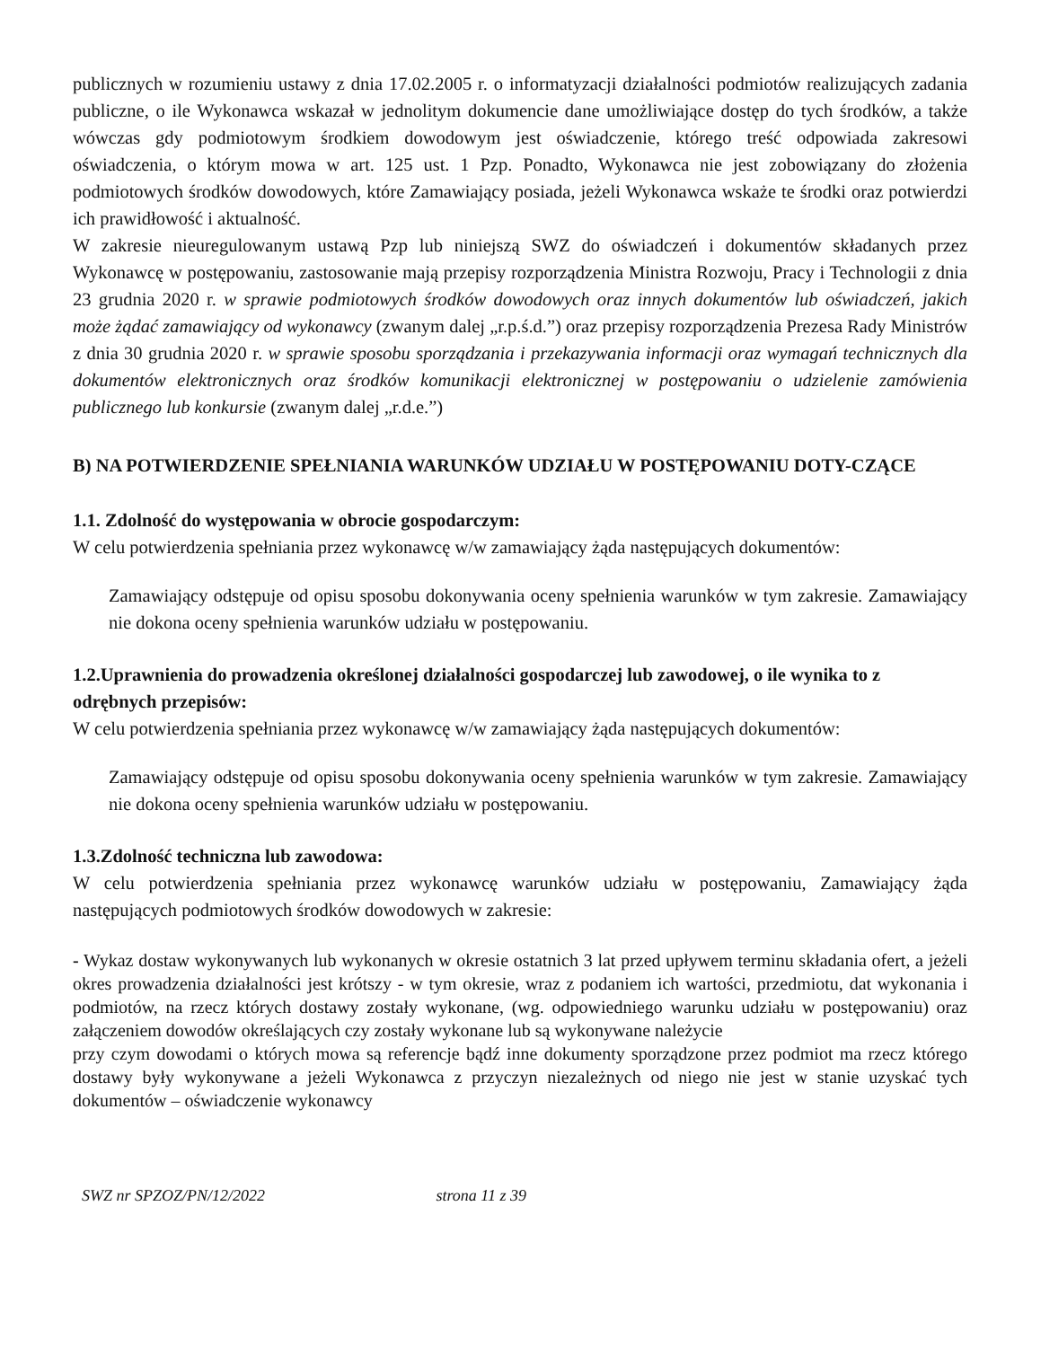publicznych w rozumieniu ustawy z dnia 17.02.2005 r. o informatyzacji działalności podmiotów realizujących zadania publiczne, o ile Wykonawca wskazał w jednolitym dokumencie dane umożliwiające dostęp do tych środków, a także wówczas gdy podmiotowym środkiem dowodowym jest oświadczenie, którego treść odpowiada zakresowi oświadczenia, o którym mowa w art. 125 ust. 1 Pzp. Ponadto, Wykonawca nie jest zobowiązany do złożenia podmiotowych środków dowodowych, które Zamawiający posiada, jeżeli Wykonawca wskaże te środki oraz potwierdzi ich prawidłowość i aktualność.
W zakresie nieuregulowanym ustawą Pzp lub niniejszą SWZ do oświadczeń i dokumentów składanych przez Wykonawcę w postępowaniu, zastosowanie mają przepisy rozporządzenia Ministra Rozwoju, Pracy i Technologii z dnia 23 grudnia 2020 r. w sprawie podmiotowych środków dowodowych oraz innych dokumentów lub oświadczeń, jakich może żądać zamawiający od wykonawcy (zwanym dalej „r.p.ś.d.”) oraz przepisy rozporządzenia Prezesa Rady Ministrów z dnia 30 grudnia 2020 r. w sprawie sposobu sporządzania i przekazywania informacji oraz wymagań technicznych dla dokumentów elektronicznych oraz środków komunikacji elektronicznej w postępowaniu o udzielenie zamówienia publicznego lub konkursie (zwanym dalej „r.d.e.”)
B) NA POTWIERDZENIE SPEŁNIANIA WARUNKÓW UDZIAŁU W POSTĘPOWANIU DOTY-CZĄCE
1.1. Zdolność do występowania w obrocie gospodarczym:
W celu potwierdzenia spełniania przez wykonawcę w/w zamawiający żąda następujących dokumentów:
Zamawiający odstępuje od opisu sposobu dokonywania oceny spełnienia warunków w tym zakresie. Zamawiający nie dokona oceny spełnienia warunków udziału w postępowaniu.
1.2.Uprawnienia do prowadzenia określonej działalności gospodarczej lub zawodowej, o ile wynika to z odrębnych przepisów:
W celu potwierdzenia spełniania przez wykonawcę w/w zamawiający żąda następujących dokumentów:
Zamawiający odstępuje od opisu sposobu dokonywania oceny spełnienia warunków w tym zakresie. Zamawiający nie dokona oceny spełnienia warunków udziału w postępowaniu.
1.3.Zdolność techniczna lub zawodowa:
W celu potwierdzenia spełniania przez wykonawcę warunków udziału w postępowaniu, Zamawiający żąda następujących podmiotowych środków dowodowych w zakresie:
- Wykaz dostaw wykonywanych lub wykonanych w okresie ostatnich 3 lat przed upływem terminu składania ofert, a jeżeli okres prowadzenia działalności jest krótszy - w tym okresie, wraz z podaniem ich wartości, przedmiotu, dat wykonania i podmiotów, na rzecz których dostawy zostały wykonane, (wg. odpowiedniego warunku udziału w postępowaniu) oraz załączeniem dowodów określających czy zostały wykonane lub są wykonywane należycie
przy czym dowodami o których mowa są referencje bądź inne dokumenty sporządzone przez podmiot ma rzecz którego dostawy były wykonywane a jeżeli Wykonawca z przyczyn niezależnych od niego nie jest w stanie uzyskać tych dokumentów – oświadczenie wykonawcy
SWZ nr SPZOZ/PN/12/2022 strona 11 z 39